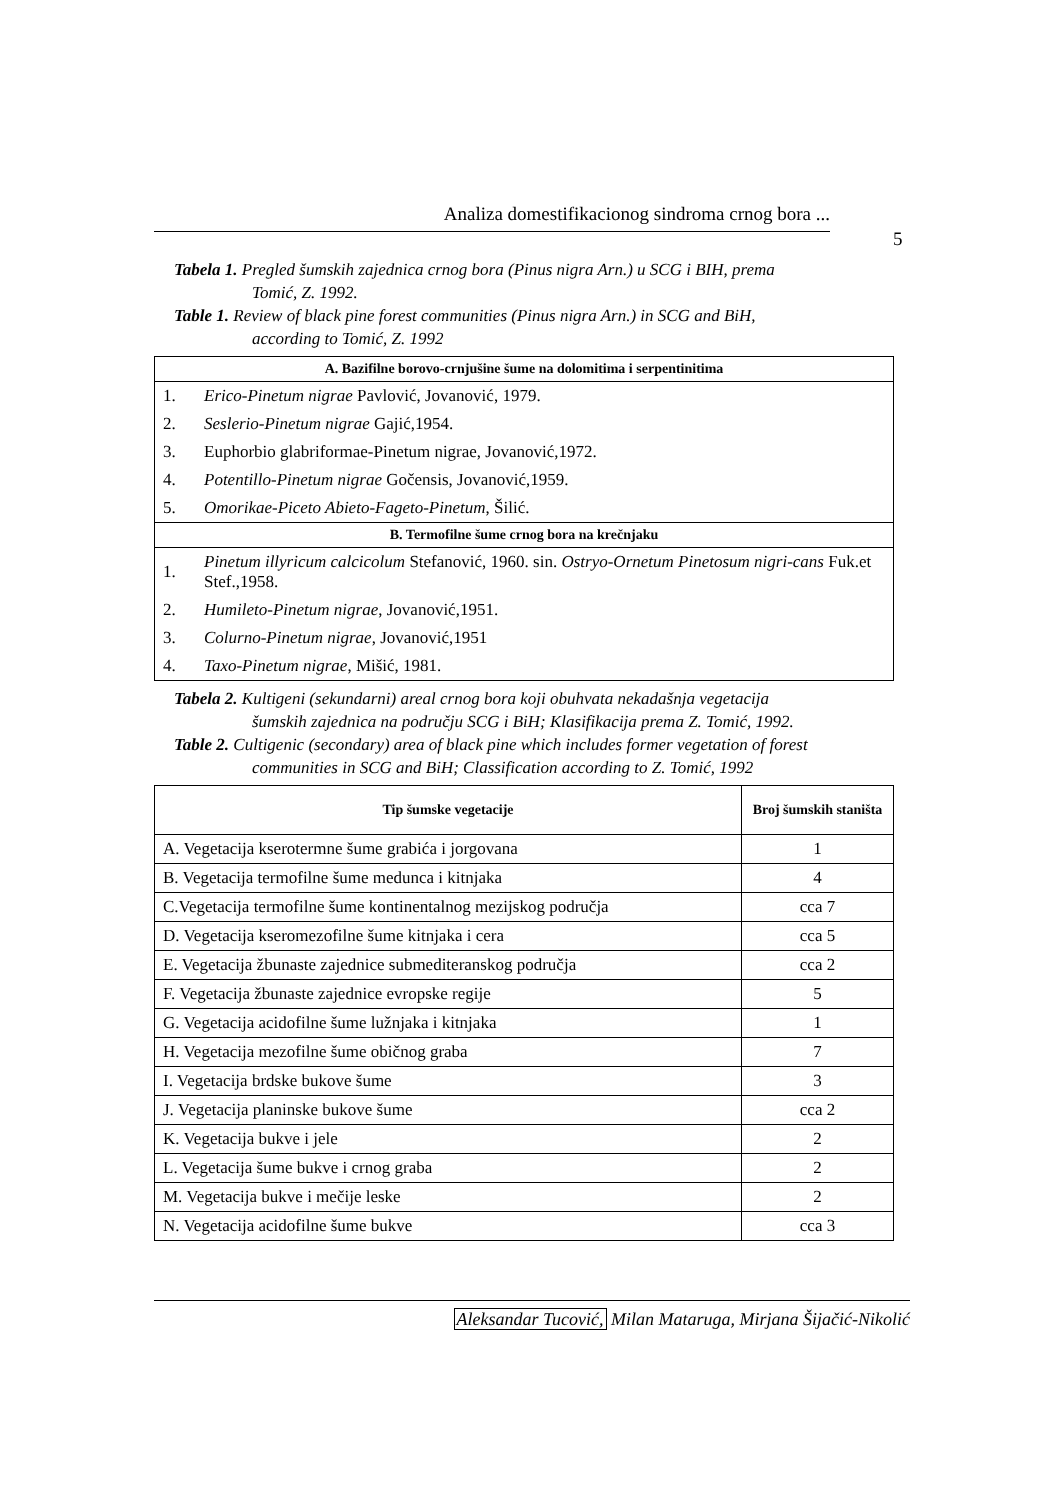Analiza domestifikacionog sindroma crnog bora ...
5
Tabela 1. Pregled šumskih zajednica crnog bora (Pinus nigra Arn.) u SCG i BIH, prema
Tomić, Z. 1992.
Table 1. Review of black pine forest communities (Pinus nigra Arn.) in SCG and BiH,
according to Tomić, Z. 1992
| A. Bazifilne borovo-crnjušine šume na dolomitima i serpentinitima | |
| 1. | Erico-Pinetum nigrae Pavlović, Jovanović, 1979. |
| 2. | Seslerio-Pinetum nigrae Gajić,1954. |
| 3. | Euphorbio glabriformae-Pinetum nigrae, Jovanović,1972. |
| 4. | Potentillo-Pinetum nigrae Gočensis, Jovanović,1959. |
| 5. | Omorikae-Piceto Abieto-Fageto-Pinetum , Šilić. |
| B. Termofilne šume crnog bora na krečnjaku | |
| 1. | Pinetum illyricum calcicolum Stefanović, 1960. sin. Ostryo-Ornetum Pinetosum nigri-cans Fuk.et Stef.,1958. |
| 2. | Humileto-Pinetum nigrae , Jovanović,1951. |
| 3. | Colurno-Pinetum nigrae , Jovanović,1951 |
| 4. | Taxo-Pinetum nigrae , Mišić, 1981. |
Tabela 2. Kultigeni (sekundarni) areal crnog bora koji obuhvata nekadašnja vegetacija
šumskih zajednica na području SCG i BiH; Klasifikacija prema Z. Tomić, 1992.
Table 2. Cultigenic (secondary) area of black pine which includes former vegetation of forest
communities in SCG and BiH; Classification according to Z. Tomić, 1992
| Tip šumske vegetacije | Broj šumskih staništa |
| --- | --- |
| A. Vegetacija kserotermne šume grabića i jorgovana | 1 |
| B. Vegetacija termofilne šume medunca i kitnjaka | 4 |
| C.Vegetacija termofilne šume kontinentalnog mezijskog područja | cca 7 |
| D. Vegetacija kseromezofilne šume kitnjaka i cera | cca 5 |
| E. Vegetacija žbunaste zajednice submediteranskog područja | cca 2 |
| F. Vegetacija žbunaste zajednice evropske regije | 5 |
| G. Vegetacija acidofilne šume lužnjaka i kitnjaka | 1 |
| H. Vegetacija mezofilne šume običnog graba | 7 |
| I. Vegetacija brdske bukove šume | 3 |
| J. Vegetacija planinske bukove šume | cca 2 |
| K. Vegetacija bukve i jele | 2 |
| L. Vegetacija šume bukve i crnog graba | 2 |
| M. Vegetacija bukve i mečije leske | 2 |
| N. Vegetacija acidofilne šume bukve | cca 3 |
Aleksandar Tucović, Milan Mataruga, Mirjana Šijačić-Nikolić